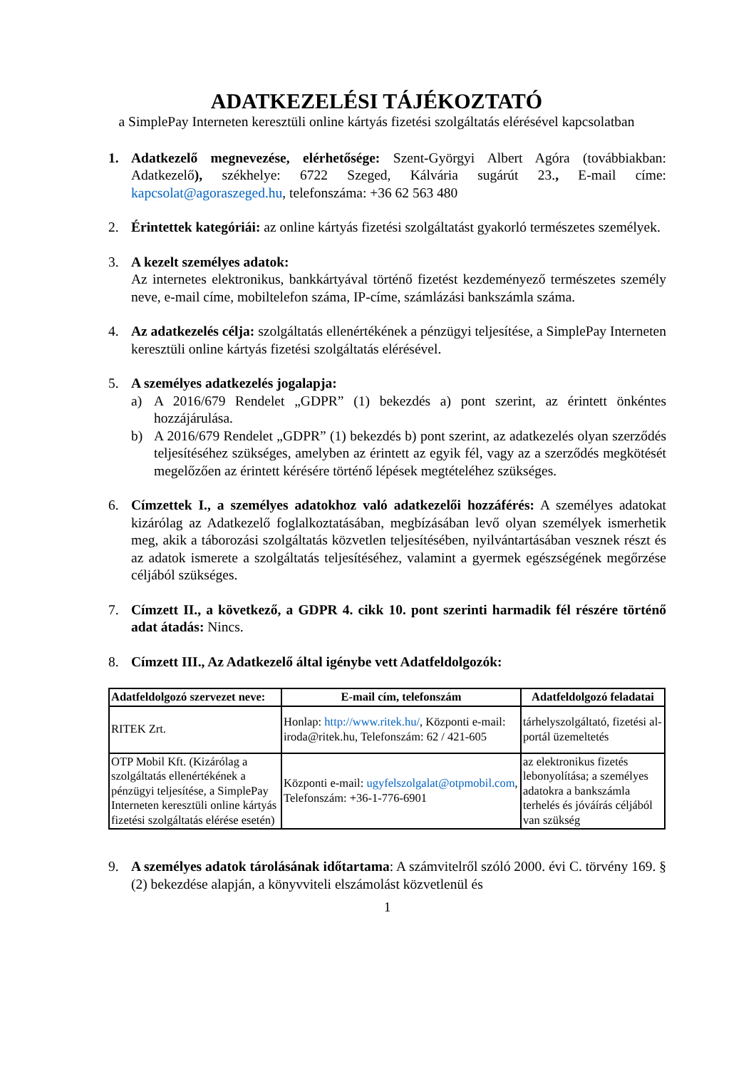ADATKEZELÉSI TÁJÉKOZTATÓ
a SimplePay Interneten keresztüli online kártyás fizetési szolgáltatás elérésével kapcsolatban
1. Adatkezelő megnevezése, elérhetősége: Szent-Györgyi Albert Agóra (továbbiakban: Adatkezelő), székhelye: 6722 Szeged, Kálvária sugárút 23., E-mail címe: kapcsolat@agoraszeged.hu, telefonszáma: +36 62 563 480
2. Érintettek kategóriái: az online kártyás fizetési szolgáltatást gyakorló természetes személyek.
3. A kezelt személyes adatok:
Az internetes elektronikus, bankkártyával történő fizetést kezdeményező természetes személy neve, e-mail címe, mobiltelefon száma, IP-címe, számlázási bankszámla száma.
4. Az adatkezelés célja: szolgáltatás ellenértékének a pénzügyi teljesítése, a SimplePay Interneten keresztüli online kártyás fizetési szolgáltatás elérésével.
5. A személyes adatkezelés jogalapja:
a) A 2016/679 Rendelet „GDPR” (1) bekezdés a) pont szerint, az érintett önkéntes hozzájárulása.
b) A 2016/679 Rendelet „GDPR” (1) bekezdés b) pont szerint, az adatkezelés olyan szerződés teljesítéséhez szükséges, amelyben az érintett az egyik fél, vagy az a szerződés megkötését megelőzően az érintett kérésére történő lépések megtételéhez szükséges.
6. Címzettek I., a személyes adatokhoz való adatkezelői hozzáférés: A személyes adatokat kizárólag az Adatkezelő foglalkoztatásában, megbízásában levő olyan személyek ismerhetik meg, akik a táborozási szolgáltatás közvetlen teljesítésében, nyilvántartásában vesznek részt és az adatok ismerete a szolgáltatás teljesítéséhez, valamint a gyermek egészségének megőrzése céljából szükséges.
7. Címzett II., a következő, a GDPR 4. cikk 10. pont szerinti harmadik fél részére történő adat átadás: Nincs.
8. Címzett III., Az Adatkezelő által igénybe vett Adatfeldolgozók:
| Adatfeldolgozó szervezet neve: | E-mail cím, telefonszám | Adatfeldolgozó feladatai |
| --- | --- | --- |
| RITEK Zrt. | Honlap: http://www.ritek.hu/ , Központi e-mail: iroda@ritek.hu, Telefonszám: 62 / 421-605 | tárhelyszolgáltató, fizetési al-portál üzemeltetés |
| OTP Mobil Kft. (Kizárólag a szolgáltatás ellenértékének a pénzügyi teljesítése, a SimplePay Interneten keresztüli online kártyás fizetési szolgáltatás elérése esetén) | Központi e-mail: ugyfelszolgalat@otpmobil.com , Telefonszám: +36-1-776-6901 | az elektronikus fizetés lebonyolítása; a személyes adatokra a bankszámla terhelés és jóváírás céljából van szükség |
9. A személyes adatok tárolásának időtartama: A számvitelről szóló 2000. évi C. törvény 169. § (2) bekezdése alapján, a könyvviteli elszámolást közvetlenül és
1